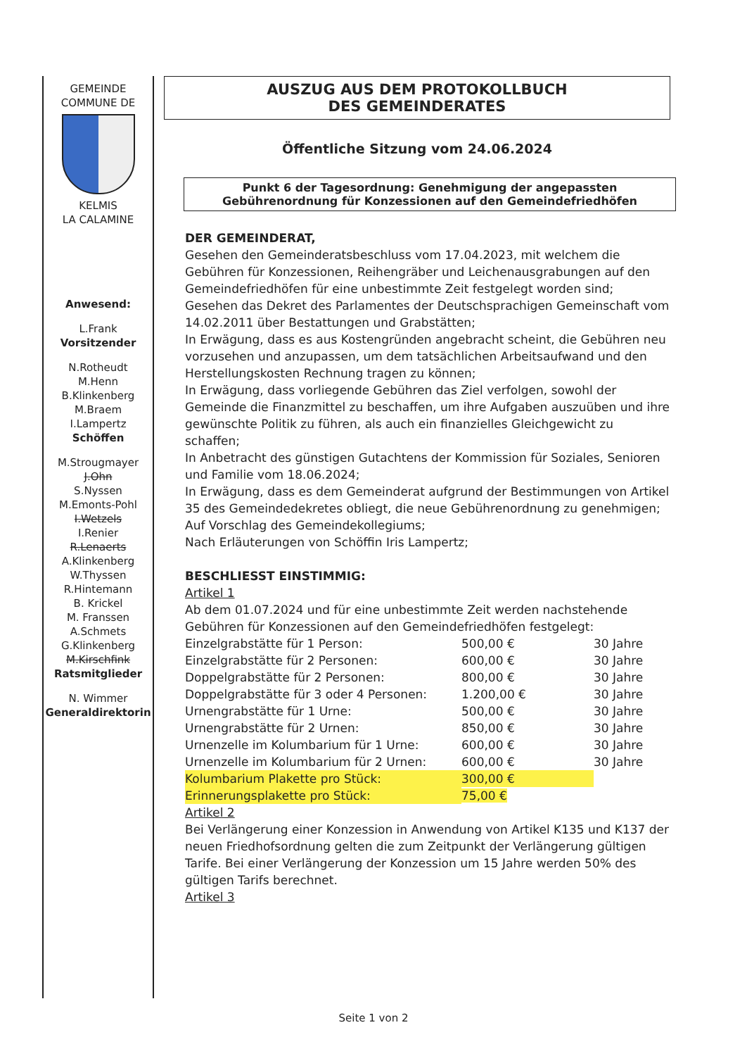GEMEINDE
COMMUNE DE
KELMIS
LA CALAMINE
Anwesend:
L.Frank
Vorsitzender
N.Rotheudt
M.Henn
B.Klinkenberg
M.Braem
I.Lampertz
Schöffen
M.Strougmayer
J.Ohn
S.Nyssen
M.Emonts-Pohl
I.Wetzels
I.Renier
R.Lenaerts
A.Klinkenberg
W.Thyssen
R.Hintemann
B. Krickel
M. Franssen
A.Schmets
G.Klinkenberg
M.Kirschfink
Ratsmitglieder
N. Wimmer
Generaldirektorin
AUSZUG AUS DEM PROTOKOLLBUCH
DES GEMEINDERATES
Öffentliche Sitzung vom 24.06.2024
Punkt 6 der Tagesordnung: Genehmigung der angepassten Gebührenordnung für Konzessionen auf den Gemeindefriedhöfen
DER GEMEINDERAT,
Gesehen den Gemeinderatsbeschluss vom 17.04.2023, mit welchem die Gebühren für Konzessionen, Reihengräber und Leichenausgrabungen auf den Gemeindefriedhöfen für eine unbestimmte Zeit festgelegt worden sind;
Gesehen das Dekret des Parlamentes der Deutschsprachigen Gemeinschaft vom 14.02.2011 über Bestattungen und Grabstätten;
In Erwägung, dass es aus Kostengründen angebracht scheint, die Gebühren neu vorzusehen und anzupassen, um dem tatsächlichen Arbeitsaufwand und den Herstellungskosten Rechnung tragen zu können;
In Erwägung, dass vorliegende Gebühren das Ziel verfolgen, sowohl der Gemeinde die Finanzmittel zu beschaffen, um ihre Aufgaben auszuüben und ihre gewünschte Politik zu führen, als auch ein finanzielles Gleichgewicht zu schaffen;
In Anbetracht des günstigen Gutachtens der Kommission für Soziales, Senioren und Familie vom 18.06.2024;
In Erwägung, dass es dem Gemeinderat aufgrund der Bestimmungen von Artikel 35 des Gemeindedekretes obliegt, die neue Gebührenordnung zu genehmigen;
Auf Vorschlag des Gemeindekollegiums;
Nach Erläuterungen von Schöffin Iris Lampertz;
BESCHLIESST EINSTIMMIG:
Artikel 1
Ab dem 01.07.2024 und für eine unbestimmte Zeit werden nachstehende Gebühren für Konzessionen auf den Gemeindefriedhöfen festgelegt:
| Einzelgrabstätte für 1 Person: | 500,00 € | 30 Jahre |
| Einzelgrabstätte für 2 Personen: | 600,00 € | 30 Jahre |
| Doppelgrabstätte für 2 Personen: | 800,00 € | 30 Jahre |
| Doppelgrabstätte für 3 oder 4 Personen: | 1.200,00 € | 30 Jahre |
| Urnengrabstätte für 1 Urne: | 500,00 € | 30 Jahre |
| Urnengrabstätte für 2 Urnen: | 850,00 € | 30 Jahre |
| Urnenzelle im Kolumbarium für 1 Urne: | 600,00 € | 30 Jahre |
| Urnenzelle im Kolumbarium für 2 Urnen: | 600,00 € | 30 Jahre |
| Kolumbarium Plakette pro Stück: | 300,00 € | |
| Erinnerungsplakette pro Stück: | 75,00 € | |
Artikel 2
Bei Verlängerung einer Konzession in Anwendung von Artikel K135 und K137 der neuen Friedhofsordnung gelten die zum Zeitpunkt der Verlängerung gültigen Tarife. Bei einer Verlängerung der Konzession um 15 Jahre werden 50% des gültigen Tarifs berechnet.
Artikel 3
Seite 1 von 2